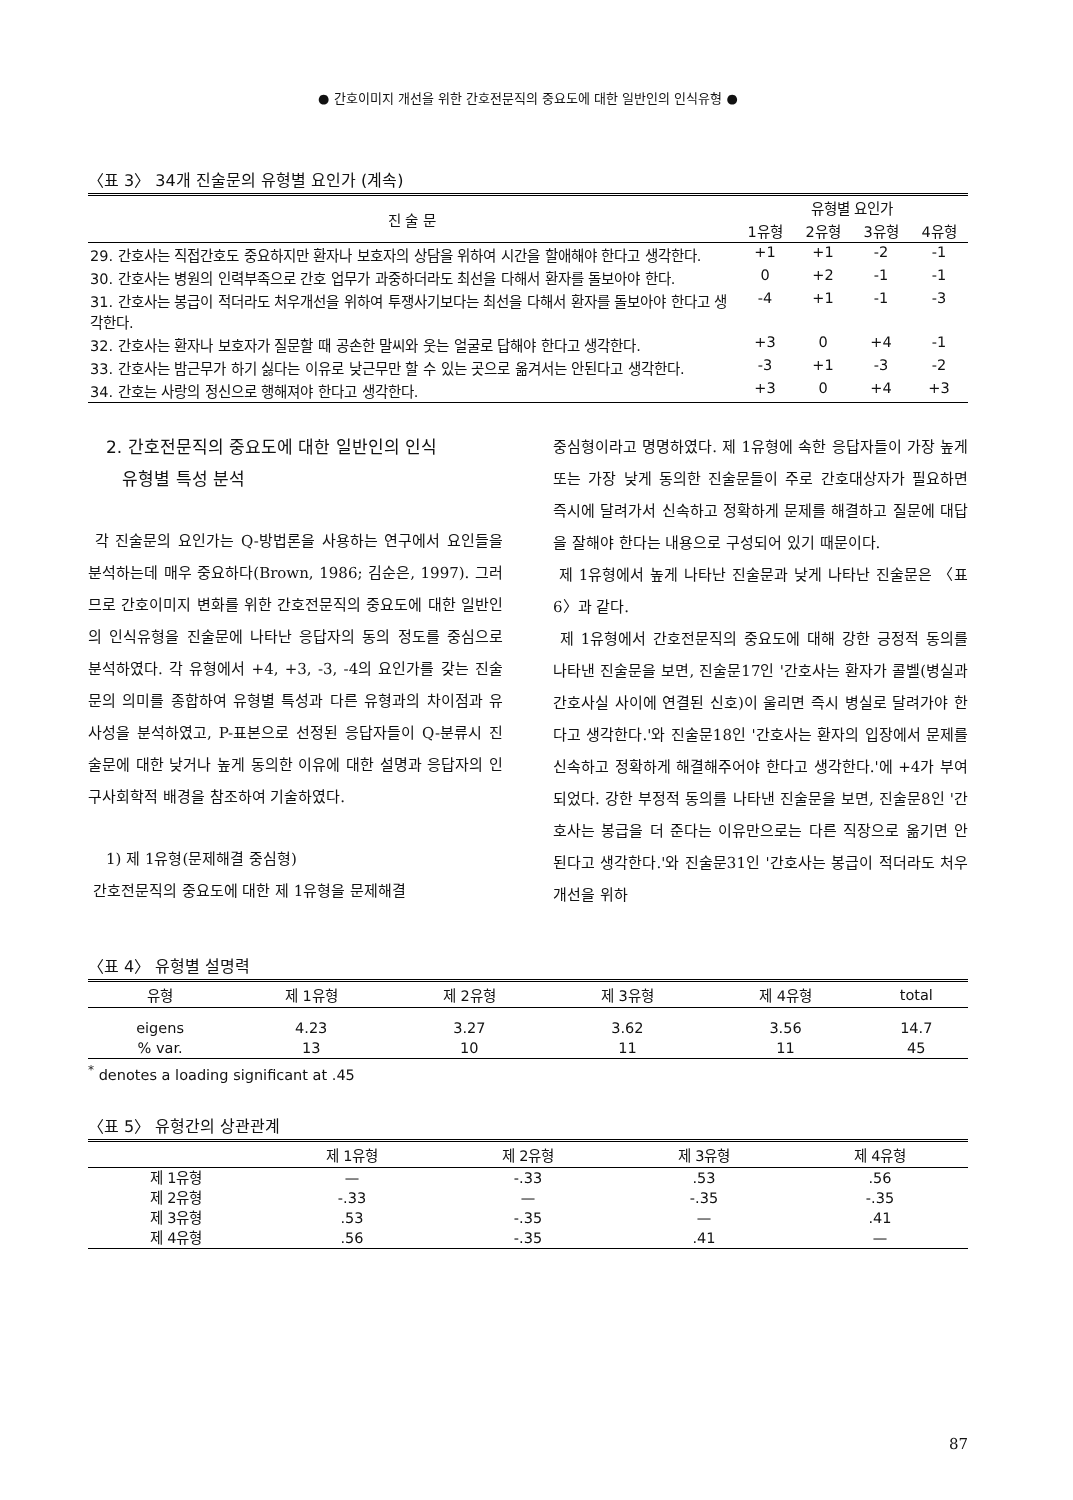● 간호이미지 개선을 위한 간호전문직의 중요도에 대한 일반인의 인식유형 ●
〈표 3〉 34개 진술문의 유형별 요인가 (계속)
| 진 술 문 | 유형별 요인가 | | | |
| --- | --- | --- | --- | --- |
| | 1유형 | 2유형 | 3유형 | 4유형 |
| 29. 간호사는 직접간호도 중요하지만 환자나 보호자의 상담을 위하여 시간을 할애해야 한다고 생각한다. | +1 | +1 | -2 | -1 |
| 30. 간호사는 병원의 인력부족으로 간호 업무가 과중하더라도 최선을 다해서 환자를 돌보아야 한다. | 0 | +2 | -1 | -1 |
| 31. 간호사는 봉급이 적더라도 처우개선을 위하여 투쟁사기보다는 최선을 다해서 환자를 돌보아야 한다고 생각한다. | -4 | +1 | -1 | -3 |
| 32. 간호사는 환자나 보호자가 질문할 때 공손한 말씨와 웃는 얼굴로 답해야 한다고 생각한다. | +3 | 0 | +4 | -1 |
| 33. 간호사는 밤근무가 하기 싫다는 이유로 낮근무만 할 수 있는 곳으로 옮겨서는 안된다고 생각한다. | -3 | +1 | -3 | -2 |
| 34. 간호는 사랑의 정신으로 행해져야 한다고 생각한다. | +3 | 0 | +4 | +3 |
2. 간호전문직의 중요도에 대한 일반인의 인식
유형별 특성 분석
각 진술문의 요인가는 Q-방법론을 사용하는 연구에서 요인들을 분석하는데 매우 중요하다(Brown, 1986; 김순은, 1997). 그러므로 간호이미지 변화를 위한 간호전문직의 중요도에 대한 일반인의 인식유형을 진술문에 나타난 응답자의 동의 정도를 중심으로 분석하였다. 각 유형에서 +4, +3, -3, -4의 요인가를 갖는 진술문의 의미를 종합하여 유형별 특성과 다른 유형과의 차이점과 유사성을 분석하였고, P-표본으로 선정된 응답자들이 Q-분류시 진술문에 대한 낮거나 높게 동의한 이유에 대한 설명과 응답자의 인구사회학적 배경을 참조하여 기술하였다.
1) 제 1유형(문제해결 중심형)
간호전문직의 중요도에 대한 제 1유형을 문제해결
중심형이라고 명명하였다. 제 1유형에 속한 응답자들이 가장 높게 또는 가장 낮게 동의한 진술문들이 주로 간호대상자가 필요하면 즉시에 달려가서 신속하고 정확하게 문제를 해결하고 질문에 대답을 잘해야 한다는 내용으로 구성되어 있기 때문이다.
제 1유형에서 높게 나타난 진술문과 낮게 나타난 진술문은 〈표 6〉과 같다.
제 1유형에서 간호전문직의 중요도에 대해 강한 긍정적 동의를 나타낸 진술문을 보면, 진술문17인 '간호사는 환자가 콜벨(병실과 간호사실 사이에 연결된 신호)이 울리면 즉시 병실로 달려가야 한다고 생각한다.'와 진술문18인 '간호사는 환자의 입장에서 문제를 신속하고 정확하게 해결해주어야 한다고 생각한다.'에 +4가 부여되었다. 강한 부정적 동의를 나타낸 진술문을 보면, 진술문8인 '간호사는 봉급을 더 준다는 이유만으로는 다른 직장으로 옮기면 안 된다고 생각한다.'와 진술문31인 '간호사는 봉급이 적더라도 처우개선을 위하
〈표 4〉 유형별 설명력
| 유형 | 제 1유형 | 제 2유형 | 제 3유형 | 제 4유형 | total |
| --- | --- | --- | --- | --- | --- |
| eigens | 4.23 | 3.27 | 3.62 | 3.56 | 14.7 |
| % var. | 13 | 10 | 11 | 11 | 45 |
<sup>*</sup> denotes a loading significant at .45
〈표 5〉 유형간의 상관관계
| | 제 1유형 | 제 2유형 | 제 3유형 | 제 4유형 |
| --- | --- | --- | --- | --- |
| 제 1유형 | — | -.33 | .53 | .56 |
| 제 2유형 | -.33 | — | -.35 | -.35 |
| 제 3유형 | .53 | -.35 | — | .41 |
| 제 4유형 | .56 | -.35 | .41 | — |
87